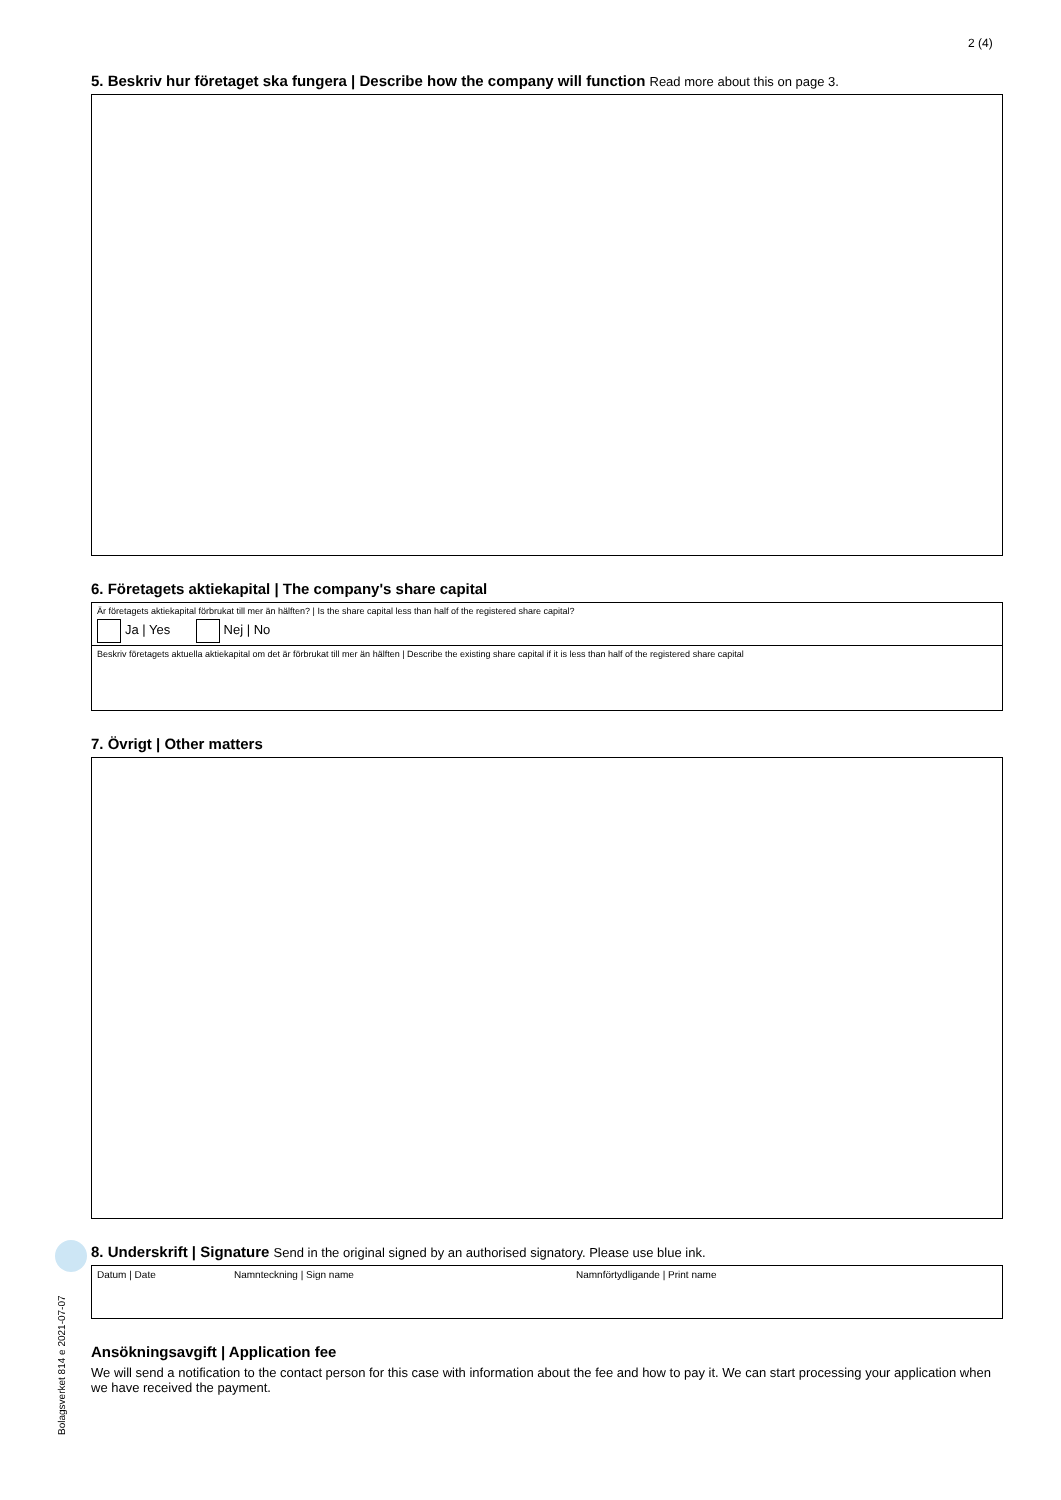2 (4)
5. Beskriv hur företaget ska fungera | Describe how the company will function Read more about this on page 3.
6. Företagets aktiekapital | The company's share capital
Är företagets aktiekapital förbrukat till mer än hälften? | Is the share capital less than half of the registered share capital?
Ja | Yes Nej | No
Beskriv företagets aktuella aktiekapital om det är förbrukat till mer än hälften | Describe the existing share capital if it is less than half of the registered share capital
7. Övrigt | Other matters
8. Underskrift | Signature Send in the original signed by an authorised signatory. Please use blue ink.
Datum | Date Namnteckning | Sign name Namnförtydligande | Print name
Ansökningsavgift | Application fee
We will send a notification to the contact person for this case with information about the fee and how to pay it. We can start processing your application when we have received the payment.
Bolagsverket 814 e 2021-07-07